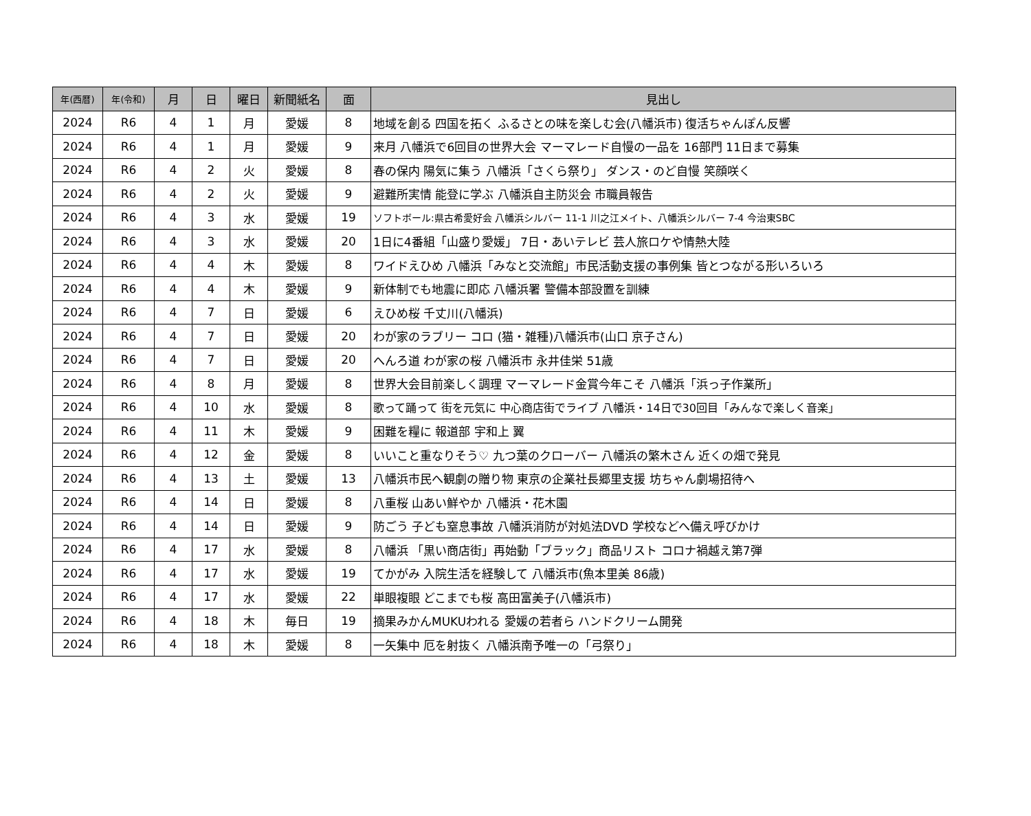| 年(西暦) | 年(令和) | 月 | 日 | 曜日 | 新聞紙名 | 面 | 見出し |
| --- | --- | --- | --- | --- | --- | --- | --- |
| 2024 | R6 | 4 | 1 | 月 | 愛媛 | 8 | 地域を創る 四国を拓く ふるさとの味を楽しむ会(八幡浜市) 復活ちゃんぽん反響 |
| 2024 | R6 | 4 | 1 | 月 | 愛媛 | 9 | 来月 八幡浜で6回目の世界大会 マーマレード自慢の一品を 16部門 11日まで募集 |
| 2024 | R6 | 4 | 2 | 火 | 愛媛 | 8 | 春の保内 陽気に集う 八幡浜「さくら祭り」 ダンス・のど自慢 笑顔咲く |
| 2024 | R6 | 4 | 2 | 火 | 愛媛 | 9 | 避難所実情 能登に学ぶ 八幡浜自主防災会 市職員報告 |
| 2024 | R6 | 4 | 3 | 水 | 愛媛 | 19 | ソフトボール:県古希愛好会 八幡浜シルバー 11-1 川之江メイト、八幡浜シルバー 7-4 今治東SBC |
| 2024 | R6 | 4 | 3 | 水 | 愛媛 | 20 | 1日に4番組「山盛り愛媛」 7日・あいテレビ 芸人旅ロケや情熱大陸 |
| 2024 | R6 | 4 | 4 | 木 | 愛媛 | 8 | ワイドえひめ 八幡浜「みなと交流館」市民活動支援の事例集 皆とつながる形いろいろ |
| 2024 | R6 | 4 | 4 | 木 | 愛媛 | 9 | 新体制でも地震に即応 八幡浜署 警備本部設置を訓練 |
| 2024 | R6 | 4 | 7 | 日 | 愛媛 | 6 | えひめ桜 千丈川(八幡浜) |
| 2024 | R6 | 4 | 7 | 日 | 愛媛 | 20 | わが家のラブリー コロ (猫・雑種)八幡浜市(山口 京子さん) |
| 2024 | R6 | 4 | 7 | 日 | 愛媛 | 20 | へんろ道 わが家の桜 八幡浜市 永井佳栄 51歳 |
| 2024 | R6 | 4 | 8 | 月 | 愛媛 | 8 | 世界大会目前楽しく調理 マーマレード金賞今年こそ 八幡浜「浜っ子作業所」 |
| 2024 | R6 | 4 | 10 | 水 | 愛媛 | 8 | 歌って踊って 街を元気に 中心商店街でライブ 八幡浜・14日で30回目「みんなで楽しく音楽」 |
| 2024 | R6 | 4 | 11 | 木 | 愛媛 | 9 | 困難を糧に 報道部 宇和上 翼 |
| 2024 | R6 | 4 | 12 | 金 | 愛媛 | 8 | いいこと重なりそう♡ 九つ葉のクローバー 八幡浜の繁木さん 近くの畑で発見 |
| 2024 | R6 | 4 | 13 | 土 | 愛媛 | 13 | 八幡浜市民へ観劇の贈り物 東京の企業社長郷里支援 坊ちゃん劇場招待へ |
| 2024 | R6 | 4 | 14 | 日 | 愛媛 | 8 | 八重桜 山あい鮮やか 八幡浜・花木園 |
| 2024 | R6 | 4 | 14 | 日 | 愛媛 | 9 | 防ごう 子ども窒息事故 八幡浜消防が対処法DVD 学校などへ備え呼びかけ |
| 2024 | R6 | 4 | 17 | 水 | 愛媛 | 8 | 八幡浜 「黒い商店街」再始動「ブラック」商品リスト コロナ禍越え第7弾 |
| 2024 | R6 | 4 | 17 | 水 | 愛媛 | 19 | てかがみ 入院生活を経験して 八幡浜市(魚本里美 86歳) |
| 2024 | R6 | 4 | 17 | 水 | 愛媛 | 22 | 単眼複眼 どこまでも桜 高田富美子(八幡浜市) |
| 2024 | R6 | 4 | 18 | 木 | 毎日 | 19 | 摘果みかんMUKUわれる 愛媛の若者ら ハンドクリーム開発 |
| 2024 | R6 | 4 | 18 | 木 | 愛媛 | 8 | 一矢集中 厄を射抜く 八幡浜南予唯一の「弓祭り」 |